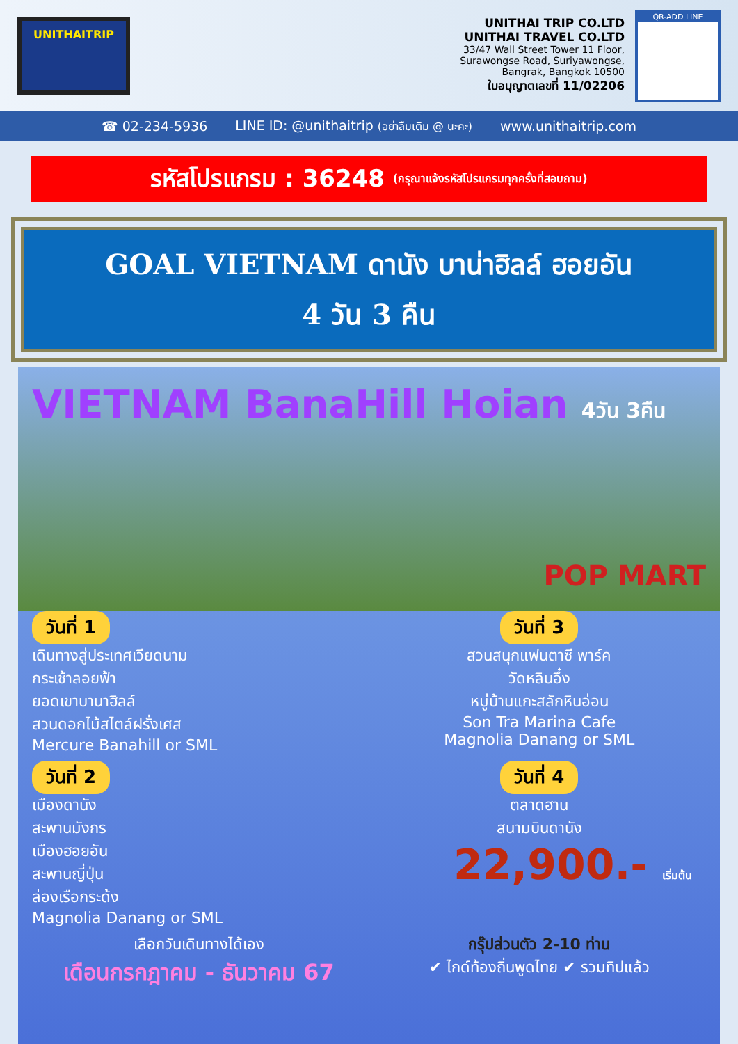UNITHAITRIP
UNITHAI TRIP CO.LTD
UNITHAI TRAVEL CO.LTD
33/47 Wall Street Tower 11 Floor,
Surawongse Road, Suriyawongse,
Bangrak, Bangkok 10500
ใบอนุญาตเลขที่ 11/02206
QR-ADD LINE
☎ 02-234-5936 LINE ID: @unithaitrip (อย่าลืมเติม @ นะคะ) www.unithaitrip.com
รหัสโปรแกรม : 36248 (กรุณาแจ้งรหัสโปรแกรมทุกครั้งที่สอบถาม)
GOAL VIETNAM ดานัง บาน่าฮิลล์ ฮอยอัน
4 วัน 3 คืน
VIETNAM BanaHill Hoian 4วัน 3คืน
POP MART
วันที่ 1
เดินทางสู่ประเทศเวียดนาม
กระเช้าลอยฟ้า
ยอดเขาบานาฮิลล์
สวนดอกไม้สไตล์ฝรั่งเศส
Mercure Banahill or SML
วันที่ 3
สวนสนุกแฟนตาซี พาร์ค
วัดหลินอึ๋ง
หมู่บ้านแกะสลักหินอ่อน
Son Tra Marina Cafe
Magnolia Danang or SML
วันที่ 2
เมืองดานัง
สะพานมังกร
เมืองฮอยอัน
สะพานญี่ปุ่น
ล่องเรือกระด้ง
Magnolia Danang or SML
วันที่ 4
ตลาดฮาน
สนามบินดานัง
22,900.- เริ่มต้น
เลือกวันเดินทางได้เอง
เดือนกรกฎาคม - ธันวาคม 67
กรุ๊ปส่วนตัว 2-10 ท่าน
✔ ไกด์ท้องถิ่นพูดไทย ✔ รวมทิปแล้ว